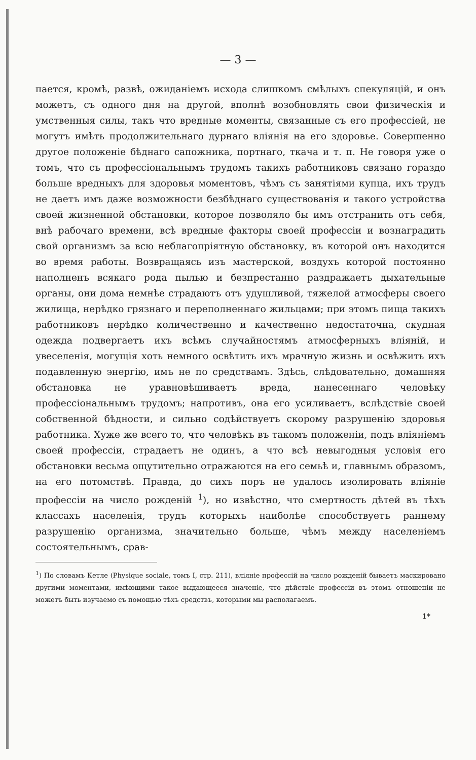— 3 —
пается, кромѣ, развѣ, ожиданіемъ исхода слишкомъ смѣлыхъ спекуляцій, и онъ можетъ, съ одного дня на другой, вполнѣ возобновлять свои физическія и умственныя силы, такъ что вредные моменты, связанные съ его профессіей, не могутъ имѣть продолжительнаго дурнаго вліянія на его здоровье. Совершенно другое положеніе бѣднаго сапожника, портнаго, ткача и т. п. Не говоря уже о томъ, что съ профессіональнымъ трудомъ такихъ работниковъ связано гораздо больше вредныхъ для здоровья моментовъ, чѣмъ съ занятіями купца, ихъ трудъ не даетъ имъ даже возможности безбѣднаго существованія и такого устройства своей жизненной обстановки, которое позволяло бы имъ отстранить отъ себя, внѣ рабочаго времени, всѣ вредные факторы своей профессіи и вознаградить свой организмъ за всю неблагопріятную обстановку, въ которой онъ находится во время работы. Возвращаясь изъ мастерской, воздухъ которой постоянно наполненъ всякаго рода пылью и безпрестанно раздражаетъ дыхательные органы, они дома немнѣе страдаютъ отъ удушливой, тяжелой атмосферы своего жилища, нерѣдко грязнаго и переполненнаго жильцами; при этомъ пища такихъ работниковъ нерѣдко количественно и качественно недостаточна, скудная одежда подвергаетъ ихъ всѣмъ случайностямъ атмосферныхъ вліяній, и увеселенія, могущія хоть немного освѣтить ихъ мрачную жизнь и освѣжить ихъ подавленную энергію, имъ не по средствамъ. Здѣсь, слѣдовательно, домашняя обстановка не уравновѣшиваетъ вреда, нанесеннаго человѣку профессіональнымъ трудомъ; напротивъ, она его усиливаетъ, вслѣдствіе своей собственной бѣдности, и сильно содѣйствуетъ скорому разрушенію здоровья работника. Хуже же всего то, что человѣкъ въ такомъ положеніи, подъ вліяніемъ своей профессіи, страдаетъ не одинъ, а что всѣ невыгодныя условія его обстановки весьма ощутительно отражаются на его семьѣ и, главнымъ образомъ, на его потомствѣ. Правда, до сихъ поръ не удалось изолировать вліяніе профессіи на число рожденій <sup>1</sup>), но извѣстно, что смертность дѣтей въ тѣхъ классахъ населенія, трудъ которыхъ наиболѣе способствуетъ раннему разрушенію организма, значительно больше, чѣмъ между населеніемъ состоятельнымъ, срав-
<sup>1</sup>) По словамъ Кетле (Physique sociale, томъ I, стр. 211), вліяніе профессій на число рожденій бываетъ маскировано другими моментами, имѣющими такое выдающееся значеніе, что дѣйствіе профессіи въ этомъ отношеніи не можетъ быть изучаемо съ помощью тѣхъ средствъ, которыми мы располагаемъ.
1*